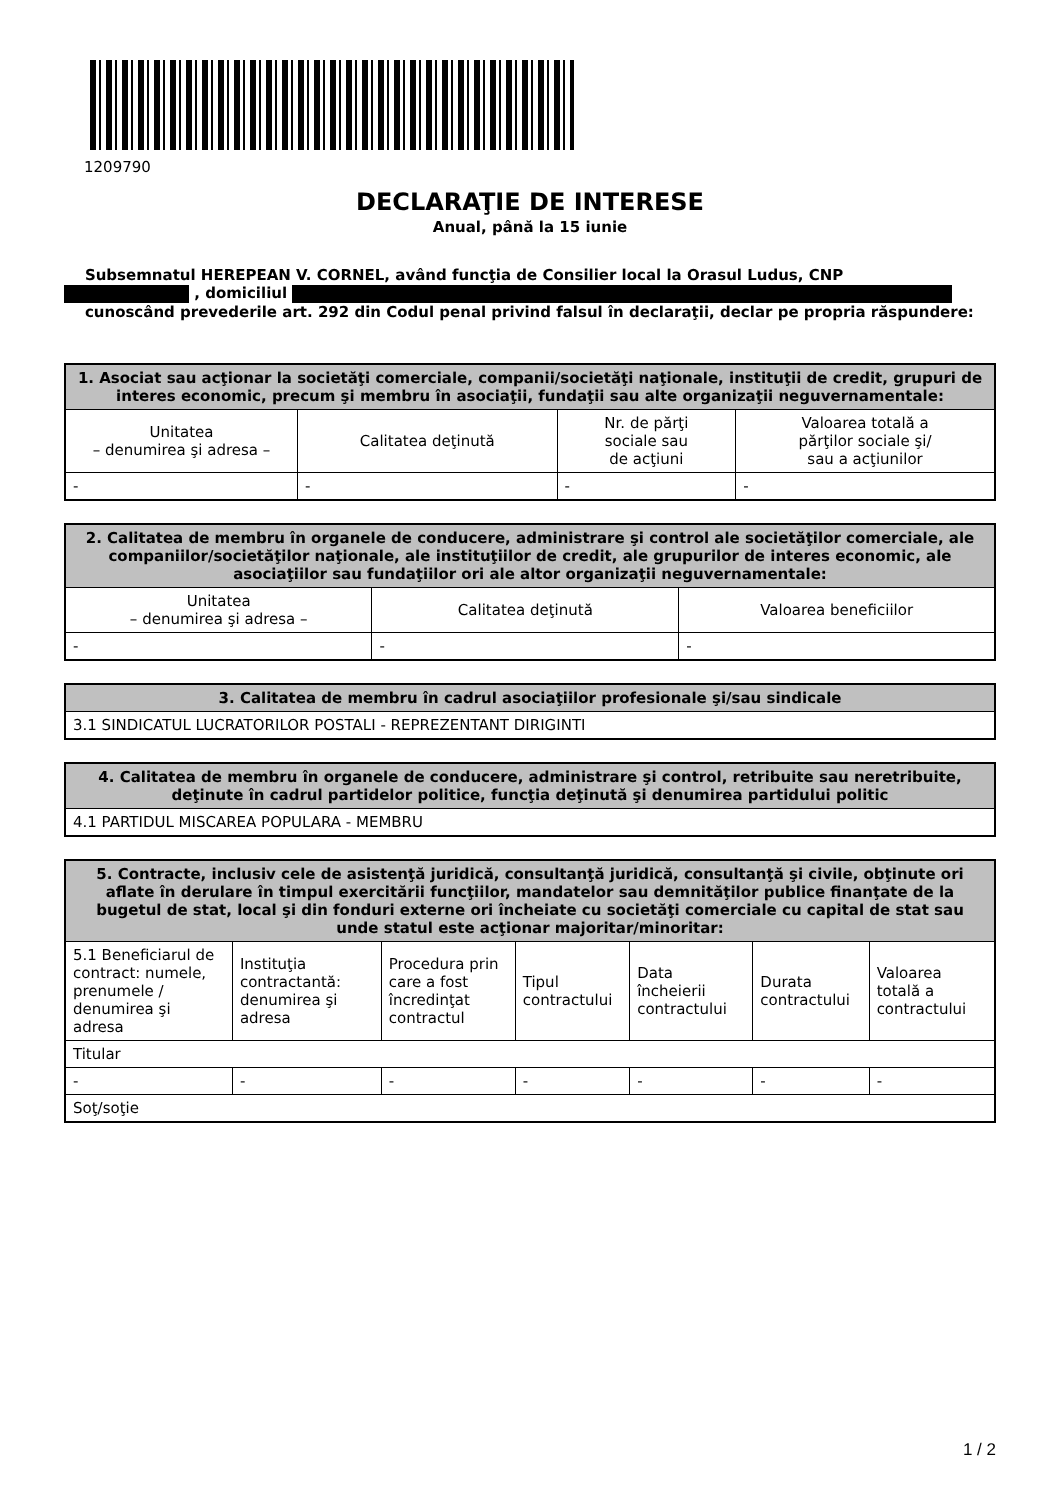1209790
DECLARAŢIE DE INTERESE
Anual, până la 15 iunie
Subsemnatul HEREPEAN V. CORNEL, având funcţia de Consilier local la Orasul Ludus, CNP
, domiciliul
cunoscând prevederile art. 292 din Codul penal privind falsul în declaraţii, declar pe propria răspundere:
| 1. Asociat sau acţionar la societăţi comerciale, companii/societăţi naţionale, instituţii de credit, grupuri de interes economic, precum şi membru în asociaţii, fundaţii sau alte organizaţii neguvernamentale: | | | |
| --- | --- | --- | --- |
| Unitatea – denumirea şi adresa – | Calitatea deţinută | Nr. de părţi sociale sau de acţiuni | Valoarea totală a părţilor sociale şi/ sau a acţiunilor |
| - | - | - | - |
| 2. Calitatea de membru în organele de conducere, administrare şi control ale societăţilor comerciale, ale companiilor/societăţilor naţionale, ale instituţiilor de credit, ale grupurilor de interes economic, ale asociaţiilor sau fundaţiilor ori ale altor organizaţii neguvernamentale: | | |
| --- | --- | --- |
| Unitatea – denumirea şi adresa – | Calitatea deţinută | Valoarea beneficiilor |
| - | - | - |
| 3. Calitatea de membru în cadrul asociaţiilor profesionale şi/sau sindicale |
| --- |
| 3.1 SINDICATUL LUCRATORILOR POSTALI - REPREZENTANT DIRIGINTI |
| 4. Calitatea de membru în organele de conducere, administrare şi control, retribuite sau neretribuite, deţinute în cadrul partidelor politice, funcţia deţinută şi denumirea partidului politic |
| --- |
| 4.1 PARTIDUL MISCAREA POPULARA - MEMBRU |
| 5. Contracte, inclusiv cele de asistenţă juridică, consultanţă juridică, consultanţă şi civile, obţinute ori aflate în derulare în timpul exercitării funcţiilor, mandatelor sau demnităţilor publice finanţate de la bugetul de stat, local şi din fonduri externe ori încheiate cu societăţi comerciale cu capital de stat sau unde statul este acţionar majoritar/minoritar: | | | | | | |
| --- | --- | --- | --- | --- | --- | --- |
| 5.1 Beneficiarul de contract: numele, prenumele / denumirea şi adresa | Instituţia contractantă: denumirea şi adresa | Procedura prin care a fost încredinţat contractul | Tipul contractului | Data încheierii contractului | Durata contractului | Valoarea totală a contractului |
| Titular | | | | | | |
| - | - | - | - | - | - | - |
| Soţ/soţie | | | | | | |
1 / 2